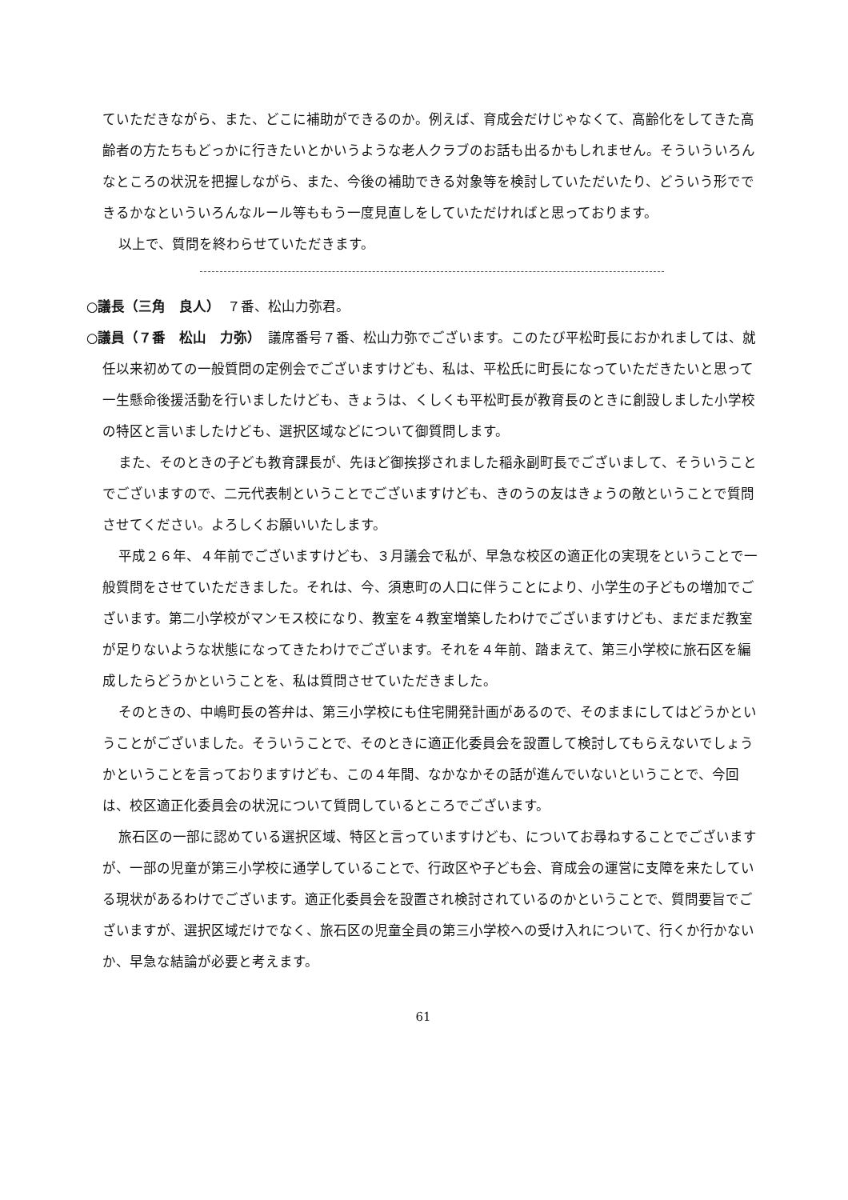ていただきながら、また、どこに補助ができるのか。例えば、育成会だけじゃなくて、高齢化をしてきた高齢者の方たちもどっかに行きたいとかいうような老人クラブのお話も出るかもしれません。そういういろんなところの状況を把握しながら、また、今後の補助できる対象等を検討していただいたり、どういう形でできるかなといういろんなルール等ももう一度見直しをしていただければと思っております。
以上で、質問を終わらせていただきます。
○議長（三角　良人）　７番、松山力弥君。
○議員（７番　松山　力弥）　議席番号７番、松山力弥でございます。このたび平松町長におかれましては、就任以来初めての一般質問の定例会でございますけども、私は、平松氏に町長になっていただきたいと思って一生懸命後援活動を行いましたけども、きょうは、くしくも平松町長が教育長のときに創設しました小学校の特区と言いましたけども、選択区域などについて御質問します。
また、そのときの子ども教育課長が、先ほど御挨拶されました稲永副町長でございまして、そういうことでございますので、二元代表制ということでございますけども、きのうの友はきょうの敵ということで質問させてください。よろしくお願いいたします。
平成２６年、４年前でございますけども、３月議会で私が、早急な校区の適正化の実現をということで一般質問をさせていただきました。それは、今、須恵町の人口に伴うことにより、小学生の子どもの増加でございます。第二小学校がマンモス校になり、教室を４教室増築したわけでございますけども、まだまだ教室が足りないような状態になってきたわけでございます。それを４年前、踏まえて、第三小学校に旅石区を編成したらどうかということを、私は質問させていただきました。
そのときの、中嶋町長の答弁は、第三小学校にも住宅開発計画があるので、そのままにしてはどうかということがございました。そういうことで、そのときに適正化委員会を設置して検討してもらえないでしょうかということを言っておりますけども、この４年間、なかなかその話が進んでいないということで、今回は、校区適正化委員会の状況について質問しているところでございます。
旅石区の一部に認めている選択区域、特区と言っていますけども、についてお尋ねすることでございますが、一部の児童が第三小学校に通学していることで、行政区や子ども会、育成会の運営に支障を来たしている現状があるわけでございます。適正化委員会を設置され検討されているのかということで、質問要旨でございますが、選択区域だけでなく、旅石区の児童全員の第三小学校への受け入れについて、行くか行かないか、早急な結論が必要と考えます。
61